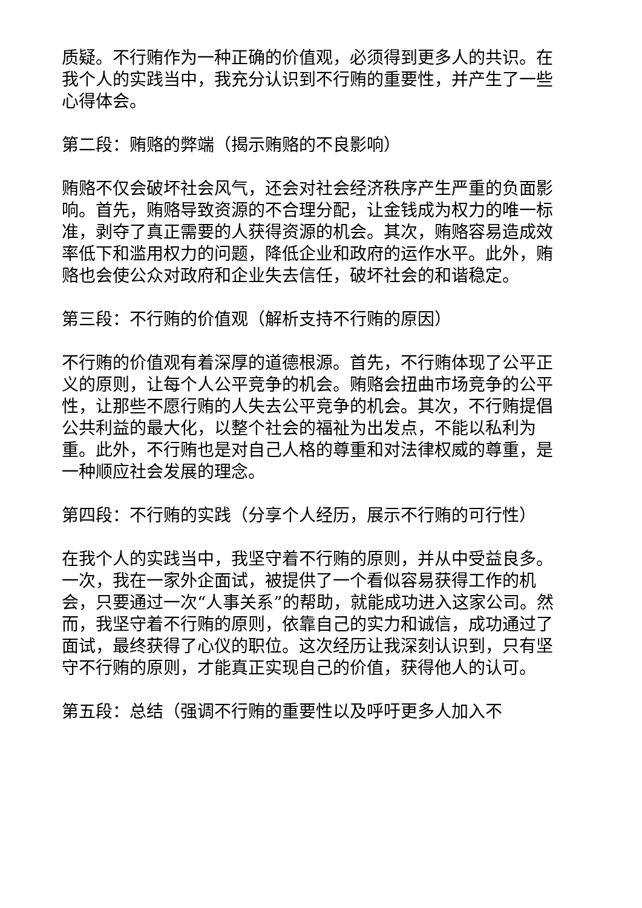质疑。不行贿作为一种正确的价值观，必须得到更多人的共识。在我个人的实践当中，我充分认识到不行贿的重要性，并产生了一些心得体会。
第二段：贿赂的弊端（揭示贿赂的不良影响）
贿赂不仅会破坏社会风气，还会对社会经济秩序产生严重的负面影响。首先，贿赂导致资源的不合理分配，让金钱成为权力的唯一标准，剥夺了真正需要的人获得资源的机会。其次，贿赂容易造成效率低下和滥用权力的问题，降低企业和政府的运作水平。此外，贿赂也会使公众对政府和企业失去信任，破坏社会的和谐稳定。
第三段：不行贿的价值观（解析支持不行贿的原因）
不行贿的价值观有着深厚的道德根源。首先，不行贿体现了公平正义的原则，让每个人公平竞争的机会。贿赂会扭曲市场竞争的公平性，让那些不愿行贿的人失去公平竞争的机会。其次，不行贿提倡公共利益的最大化，以整个社会的福祉为出发点，不能以私利为重。此外，不行贿也是对自己人格的尊重和对法律权威的尊重，是一种顺应社会发展的理念。
第四段：不行贿的实践（分享个人经历，展示不行贿的可行性）
在我个人的实践当中，我坚守着不行贿的原则，并从中受益良多。一次，我在一家外企面试，被提供了一个看似容易获得工作的机会，只要通过一次“人事关系”的帮助，就能成功进入这家公司。然而，我坚守着不行贿的原则，依靠自己的实力和诚信，成功通过了面试，最终获得了心仪的职位。这次经历让我深刻认识到，只有坚守不行贿的原则，才能真正实现自己的价值，获得他人的认可。
第五段：总结（强调不行贿的重要性以及呼吁更多人加入不